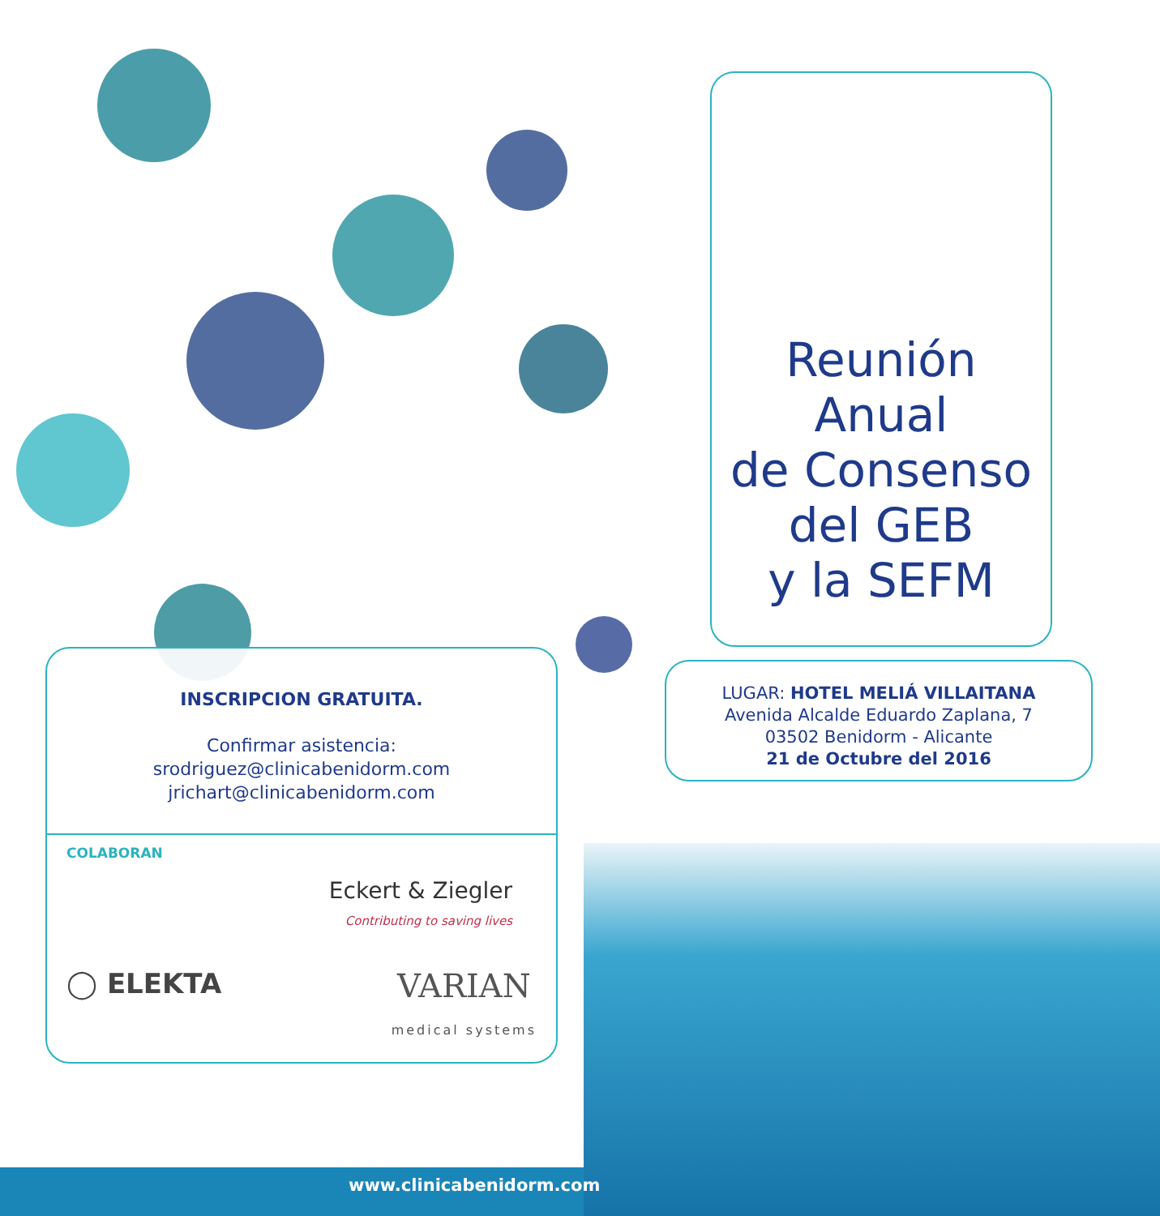Reunión Anual
de Consenso
del GEB
y la SEFM
LUGAR: HOTEL MELIÁ VILLAITANA
Avenida Alcalde Eduardo Zaplana, 7
03502 Benidorm - Alicante
21 de Octubre del 2016
INSCRIPCION GRATUITA.
Confirmar asistencia:
srodriguez@clinicabenidorm.com
jrichart@clinicabenidorm.com
COLABORAN
Eckert & Ziegler
Contributing to saving lives
◯ ELEKTA VARIAN
medical systems
www.clinicabenidorm.com